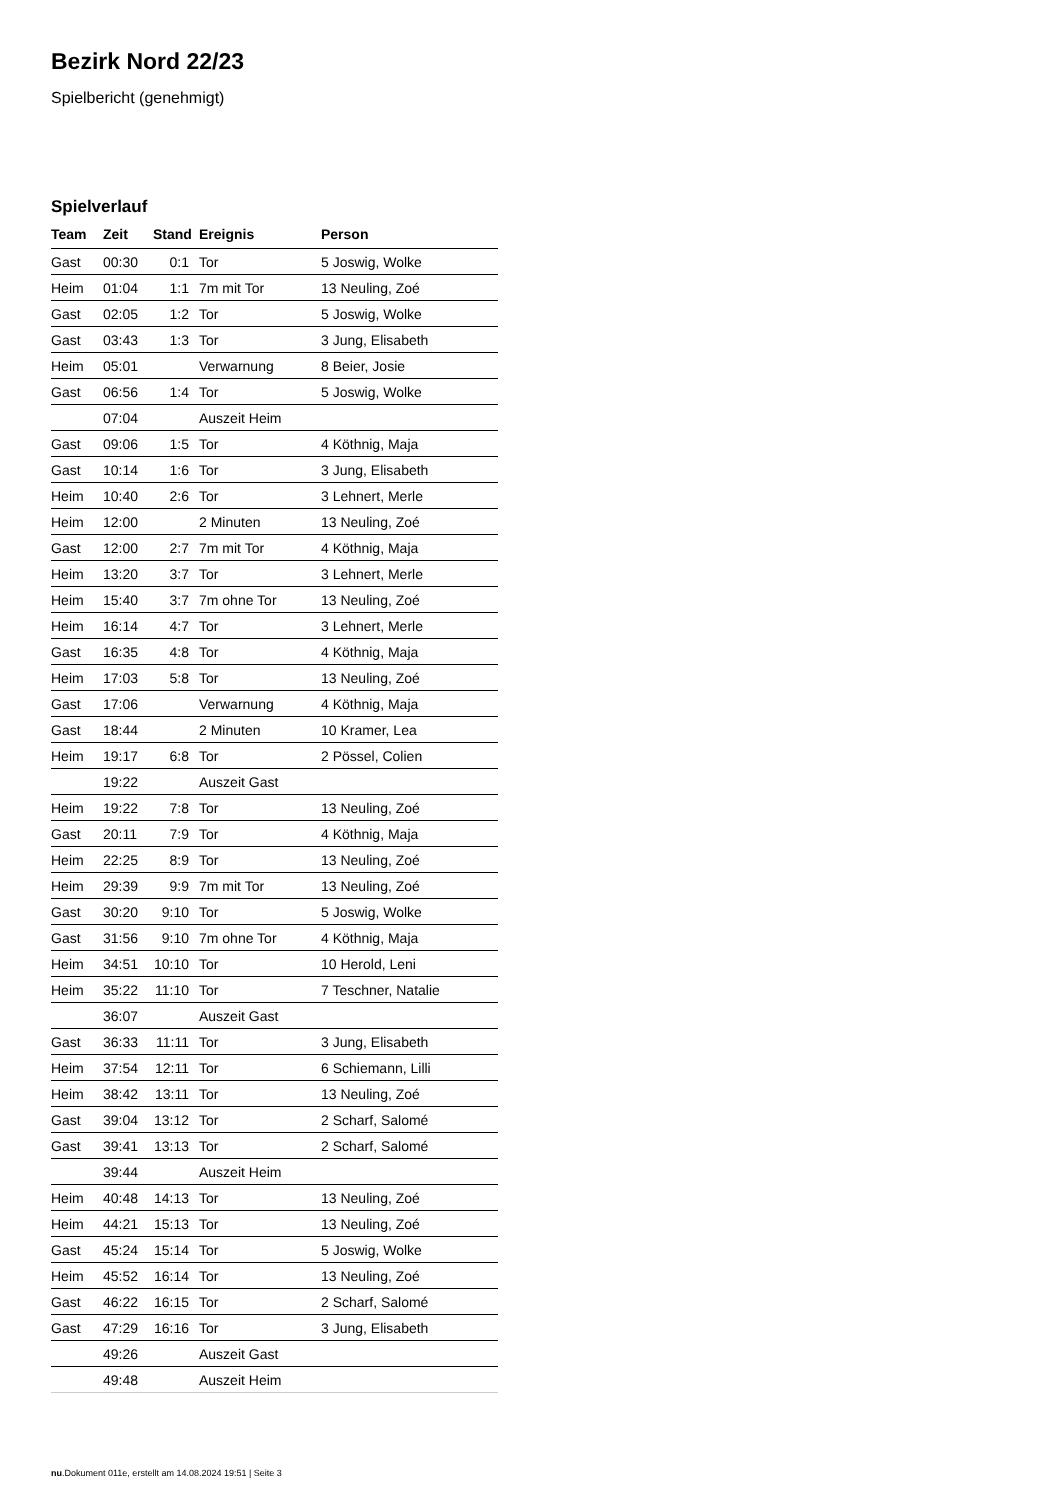Bezirk Nord 22/23
Spielbericht (genehmigt)
Spielverlauf
| Team | Zeit | Stand | Ereignis | Person |
| --- | --- | --- | --- | --- |
| Gast | 00:30 | 0:1 | Tor | 5 Joswig, Wolke |
| Heim | 01:04 | 1:1 | 7m mit Tor | 13 Neuling, Zoé |
| Gast | 02:05 | 1:2 | Tor | 5 Joswig, Wolke |
| Gast | 03:43 | 1:3 | Tor | 3 Jung, Elisabeth |
| Heim | 05:01 | | Verwarnung | 8 Beier, Josie |
| Gast | 06:56 | 1:4 | Tor | 5 Joswig, Wolke |
| | 07:04 | | Auszeit Heim | |
| Gast | 09:06 | 1:5 | Tor | 4 Köthnig, Maja |
| Gast | 10:14 | 1:6 | Tor | 3 Jung, Elisabeth |
| Heim | 10:40 | 2:6 | Tor | 3 Lehnert, Merle |
| Heim | 12:00 | | 2 Minuten | 13 Neuling, Zoé |
| Gast | 12:00 | 2:7 | 7m mit Tor | 4 Köthnig, Maja |
| Heim | 13:20 | 3:7 | Tor | 3 Lehnert, Merle |
| Heim | 15:40 | 3:7 | 7m ohne Tor | 13 Neuling, Zoé |
| Heim | 16:14 | 4:7 | Tor | 3 Lehnert, Merle |
| Gast | 16:35 | 4:8 | Tor | 4 Köthnig, Maja |
| Heim | 17:03 | 5:8 | Tor | 13 Neuling, Zoé |
| Gast | 17:06 | | Verwarnung | 4 Köthnig, Maja |
| Gast | 18:44 | | 2 Minuten | 10 Kramer, Lea |
| Heim | 19:17 | 6:8 | Tor | 2 Pössel, Colien |
| | 19:22 | | Auszeit Gast | |
| Heim | 19:22 | 7:8 | Tor | 13 Neuling, Zoé |
| Gast | 20:11 | 7:9 | Tor | 4 Köthnig, Maja |
| Heim | 22:25 | 8:9 | Tor | 13 Neuling, Zoé |
| Heim | 29:39 | 9:9 | 7m mit Tor | 13 Neuling, Zoé |
| Gast | 30:20 | 9:10 | Tor | 5 Joswig, Wolke |
| Gast | 31:56 | 9:10 | 7m ohne Tor | 4 Köthnig, Maja |
| Heim | 34:51 | 10:10 | Tor | 10 Herold, Leni |
| Heim | 35:22 | 11:10 | Tor | 7 Teschner, Natalie |
| | 36:07 | | Auszeit Gast | |
| Gast | 36:33 | 11:11 | Tor | 3 Jung, Elisabeth |
| Heim | 37:54 | 12:11 | Tor | 6 Schiemann, Lilli |
| Heim | 38:42 | 13:11 | Tor | 13 Neuling, Zoé |
| Gast | 39:04 | 13:12 | Tor | 2 Scharf, Salomé |
| Gast | 39:41 | 13:13 | Tor | 2 Scharf, Salomé |
| | 39:44 | | Auszeit Heim | |
| Heim | 40:48 | 14:13 | Tor | 13 Neuling, Zoé |
| Heim | 44:21 | 15:13 | Tor | 13 Neuling, Zoé |
| Gast | 45:24 | 15:14 | Tor | 5 Joswig, Wolke |
| Heim | 45:52 | 16:14 | Tor | 13 Neuling, Zoé |
| Gast | 46:22 | 16:15 | Tor | 2 Scharf, Salomé |
| Gast | 47:29 | 16:16 | Tor | 3 Jung, Elisabeth |
| | 49:26 | | Auszeit Gast | |
| | 49:48 | | Auszeit Heim | |
nu.Dokument 011e, erstellt am 14.08.2024 19:51 | Seite 3